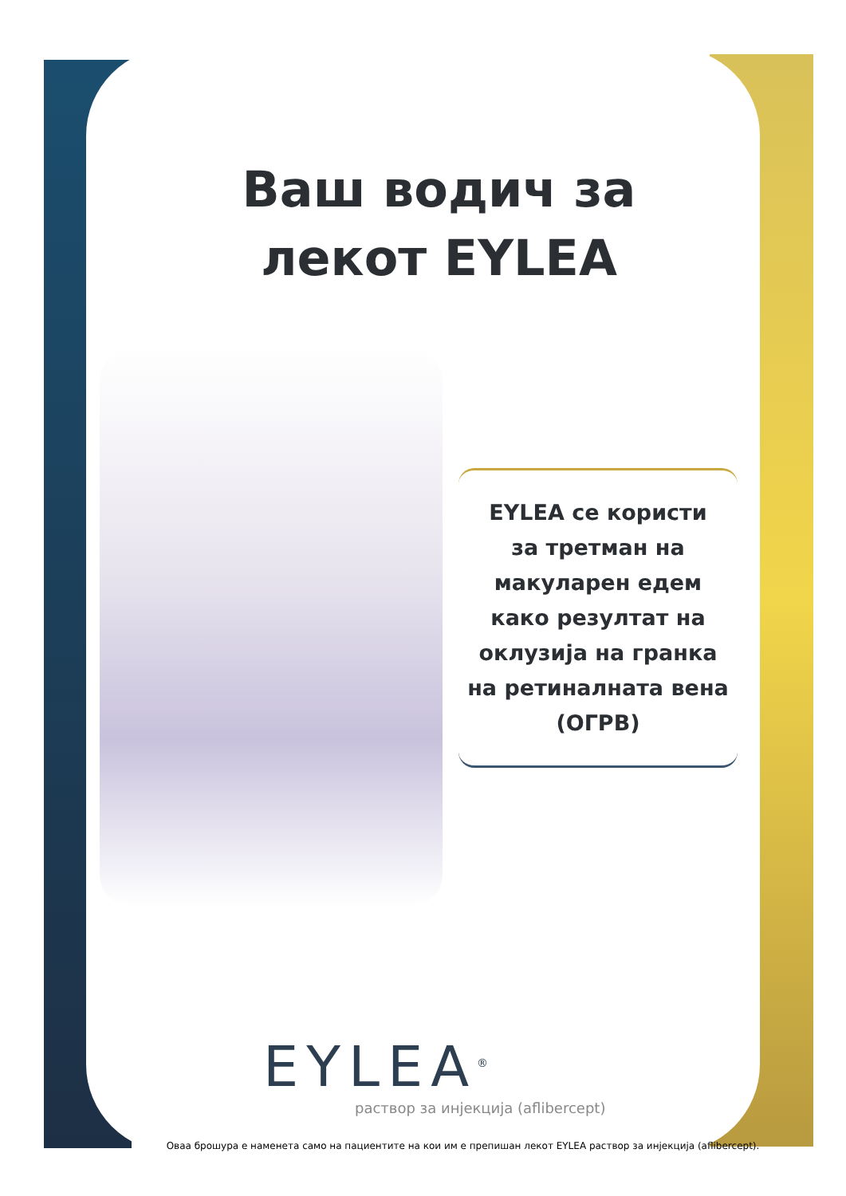Ваш водич за
лекот EYLEA
EYLEA се користи
за третман на
макуларен едем
како резултат на
оклузија на гранка
на ретиналната вена
(ОГРВ)
EYLEA<sup>®</sup>
раствор за инјекција (aflibercept)
Оваа брошура е наменета само на пациентите на кои им е препишан лекот EYLEA раствор за инјекција (aflibercept).